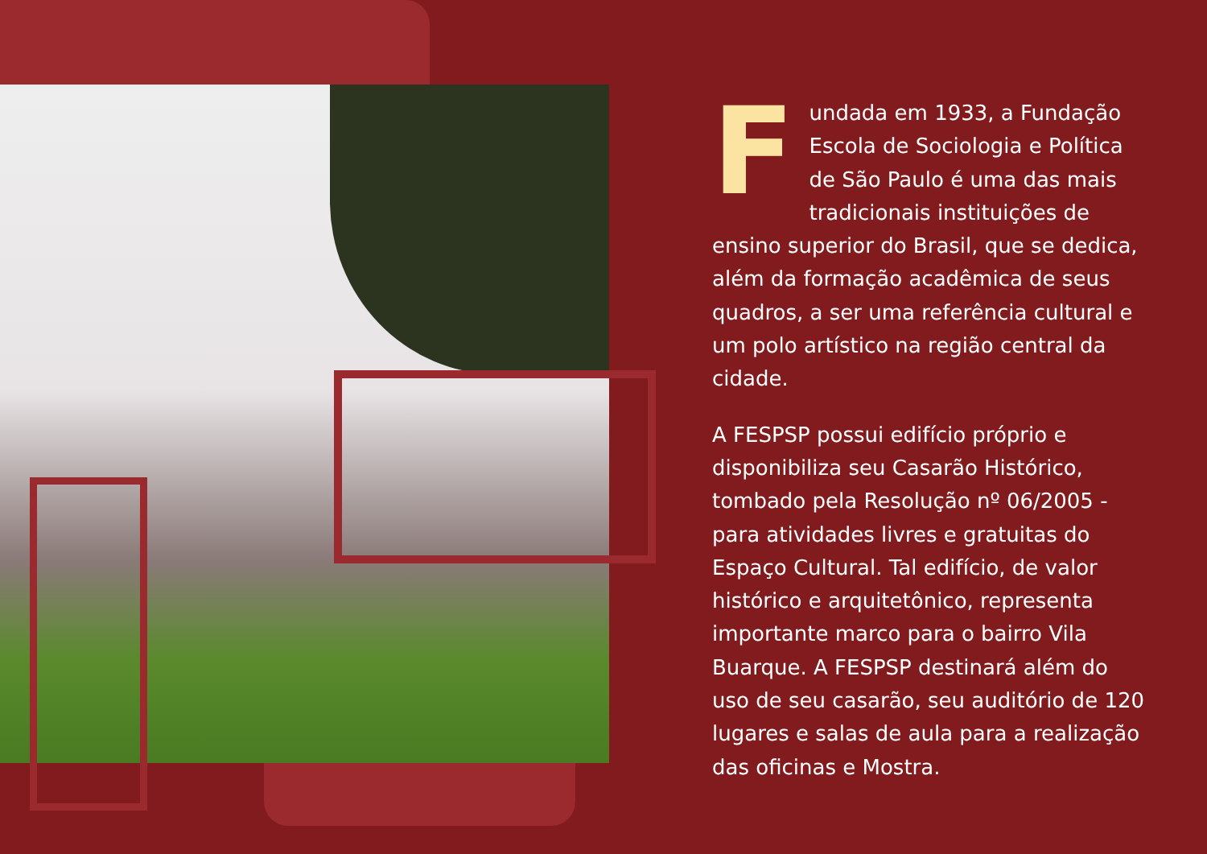Fundada em 1933, a Fundação Escola de Sociologia e Política de São Paulo é uma das mais tradicionais instituições de ensino superior do Brasil, que se dedica, além da formação acadêmica de seus quadros, a ser uma referência cultural e um polo artístico na região central da cidade.
A FESPSP possui edifício próprio e disponibiliza seu Casarão Histórico, tombado pela Resolução nº 06/2005 - para atividades livres e gratuitas do Espaço Cultural. Tal edifício, de valor histórico e arquitetônico, representa importante marco para o bairro Vila Buarque. A FESPSP destinará além do uso de seu casarão, seu auditório de 120 lugares e salas de aula para a realização das oficinas e Mostra.